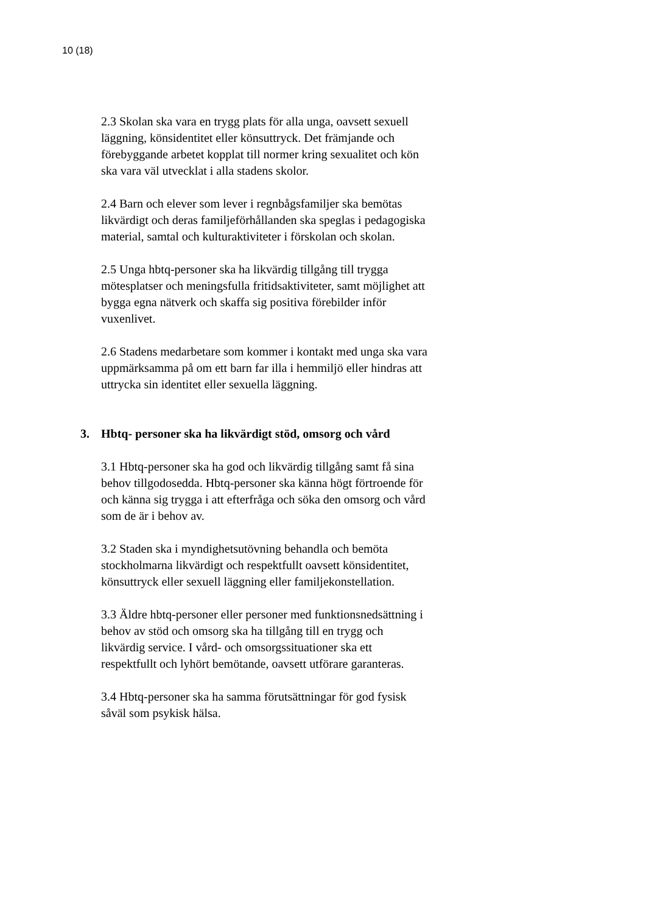10 (18)
2.3 Skolan ska vara en trygg plats för alla unga, oavsett sexuell läggning, könsidentitet eller könsuttryck. Det främjande och förebyggande arbetet kopplat till normer kring sexualitet och kön ska vara väl utvecklat i alla stadens skolor.
2.4 Barn och elever som lever i regnbågsfamiljer ska bemötas likvärdigt och deras familjeförhållanden ska speglas i pedagogiska material, samtal och kulturaktiviteter i förskolan och skolan.
2.5 Unga hbtq-personer ska ha likvärdig tillgång till trygga mötesplatser och meningsfulla fritidsaktiviteter, samt möjlighet att bygga egna nätverk och skaffa sig positiva förebilder inför vuxenlivet.
2.6 Stadens medarbetare som kommer i kontakt med unga ska vara uppmärksamma på om ett barn far illa i hemmiljö eller hindras att uttrycka sin identitet eller sexuella läggning.
3. Hbtq- personer ska ha likvärdigt stöd, omsorg och vård
3.1 Hbtq-personer ska ha god och likvärdig tillgång samt få sina behov tillgodosedda. Hbtq-personer ska känna högt förtroende för och känna sig trygga i att efterfråga och söka den omsorg och vård som de är i behov av.
3.2 Staden ska i myndighetsutövning behandla och bemöta stockholmarna likvärdigt och respektfullt oavsett könsidentitet, könsuttryck eller sexuell läggning eller familjekonstellation.
3.3 Äldre hbtq-personer eller personer med funktionsnedsättning i behov av stöd och omsorg ska ha tillgång till en trygg och likvärdig service. I vård- och omsorgssituationer ska ett respektfullt och lyhört bemötande, oavsett utförare garanteras.
3.4 Hbtq-personer ska ha samma förutsättningar för god fysisk såväl som psykisk hälsa.